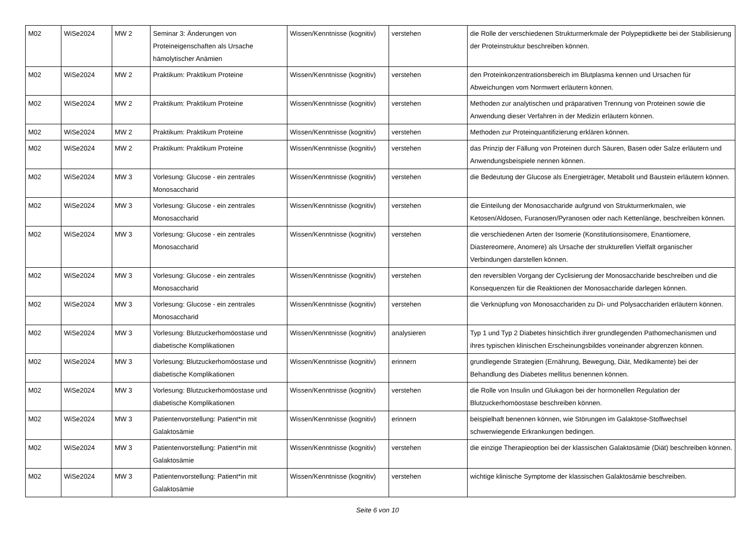| M02 | WiSe2024 | MW 2 | Seminar 3: Änderungen von Proteineigenschaften als Ursache hämolytischer Anämien | Wissen/Kenntnisse (kognitiv) | verstehen | die Rolle der verschiedenen Strukturmerkmale der Polypeptidkette bei der Stabilisierung der Proteinstruktur beschreiben können. |
| M02 | WiSe2024 | MW 2 | Praktikum: Praktikum Proteine | Wissen/Kenntnisse (kognitiv) | verstehen | den Proteinkonzentrationsbereich im Blutplasma kennen und Ursachen für Abweichungen vom Normwert erläutern können. |
| M02 | WiSe2024 | MW 2 | Praktikum: Praktikum Proteine | Wissen/Kenntnisse (kognitiv) | verstehen | Methoden zur analytischen und präparativen Trennung von Proteinen sowie die Anwendung dieser Verfahren in der Medizin erläutern können. |
| M02 | WiSe2024 | MW 2 | Praktikum: Praktikum Proteine | Wissen/Kenntnisse (kognitiv) | verstehen | Methoden zur Proteinquantifizierung erklären können. |
| M02 | WiSe2024 | MW 2 | Praktikum: Praktikum Proteine | Wissen/Kenntnisse (kognitiv) | verstehen | das Prinzip der Fällung von Proteinen durch Säuren, Basen oder Salze erläutern und Anwendungsbeispiele nennen können. |
| M02 | WiSe2024 | MW 3 | Vorlesung: Glucose - ein zentrales Monosaccharid | Wissen/Kenntnisse (kognitiv) | verstehen | die Bedeutung der Glucose als Energieträger, Metabolit und Baustein erläutern können. |
| M02 | WiSe2024 | MW 3 | Vorlesung: Glucose - ein zentrales Monosaccharid | Wissen/Kenntnisse (kognitiv) | verstehen | die Einteilung der Monosaccharide aufgrund von Strukturmerkmalen, wie Ketosen/Aldosen, Furanosen/Pyranosen oder nach Kettenlänge, beschreiben können. |
| M02 | WiSe2024 | MW 3 | Vorlesung: Glucose - ein zentrales Monosaccharid | Wissen/Kenntnisse (kognitiv) | verstehen | die verschiedenen Arten der Isomerie (Konstitutionsisomere, Enantiomere, Diastereomere, Anomere) als Ursache der strukturellen Vielfalt organischer Verbindungen darstellen können. |
| M02 | WiSe2024 | MW 3 | Vorlesung: Glucose - ein zentrales Monosaccharid | Wissen/Kenntnisse (kognitiv) | verstehen | den reversiblen Vorgang der Cyclisierung der Monosaccharide beschreiben und die Konsequenzen für die Reaktionen der Monosaccharide darlegen können. |
| M02 | WiSe2024 | MW 3 | Vorlesung: Glucose - ein zentrales Monosaccharid | Wissen/Kenntnisse (kognitiv) | verstehen | die Verknüpfung von Monosacchariden zu Di- und Polysacchariden erläutern können. |
| M02 | WiSe2024 | MW 3 | Vorlesung: Blutzuckerhomöostase und diabetische Komplikationen | Wissen/Kenntnisse (kognitiv) | analysieren | Typ 1 und Typ 2 Diabetes hinsichtlich ihrer grundlegenden Pathomechanismen und ihres typischen klinischen Erscheinungsbildes voneinander abgrenzen können. |
| M02 | WiSe2024 | MW 3 | Vorlesung: Blutzuckerhomöostase und diabetische Komplikationen | Wissen/Kenntnisse (kognitiv) | erinnern | grundlegende Strategien (Ernährung, Bewegung, Diät, Medikamente) bei der Behandlung des Diabetes mellitus benennen können. |
| M02 | WiSe2024 | MW 3 | Vorlesung: Blutzuckerhomöostase und diabetische Komplikationen | Wissen/Kenntnisse (kognitiv) | verstehen | die Rolle von Insulin und Glukagon bei der hormonellen Regulation der Blutzuckerhomöostase beschreiben können. |
| M02 | WiSe2024 | MW 3 | Patientenvorstellung: Patient*in mit Galaktosämie | Wissen/Kenntnisse (kognitiv) | erinnern | beispielhaft benennen können, wie Störungen im Galaktose-Stoffwechsel schwerwiegende Erkrankungen bedingen. |
| M02 | WiSe2024 | MW 3 | Patientenvorstellung: Patient*in mit Galaktosämie | Wissen/Kenntnisse (kognitiv) | verstehen | die einzige Therapieoption bei der klassischen Galaktosämie (Diät) beschreiben können. |
| M02 | WiSe2024 | MW 3 | Patientenvorstellung: Patient*in mit Galaktosämie | Wissen/Kenntnisse (kognitiv) | verstehen | wichtige klinische Symptome der klassischen Galaktosämie beschreiben. |
Seite 6 von 10